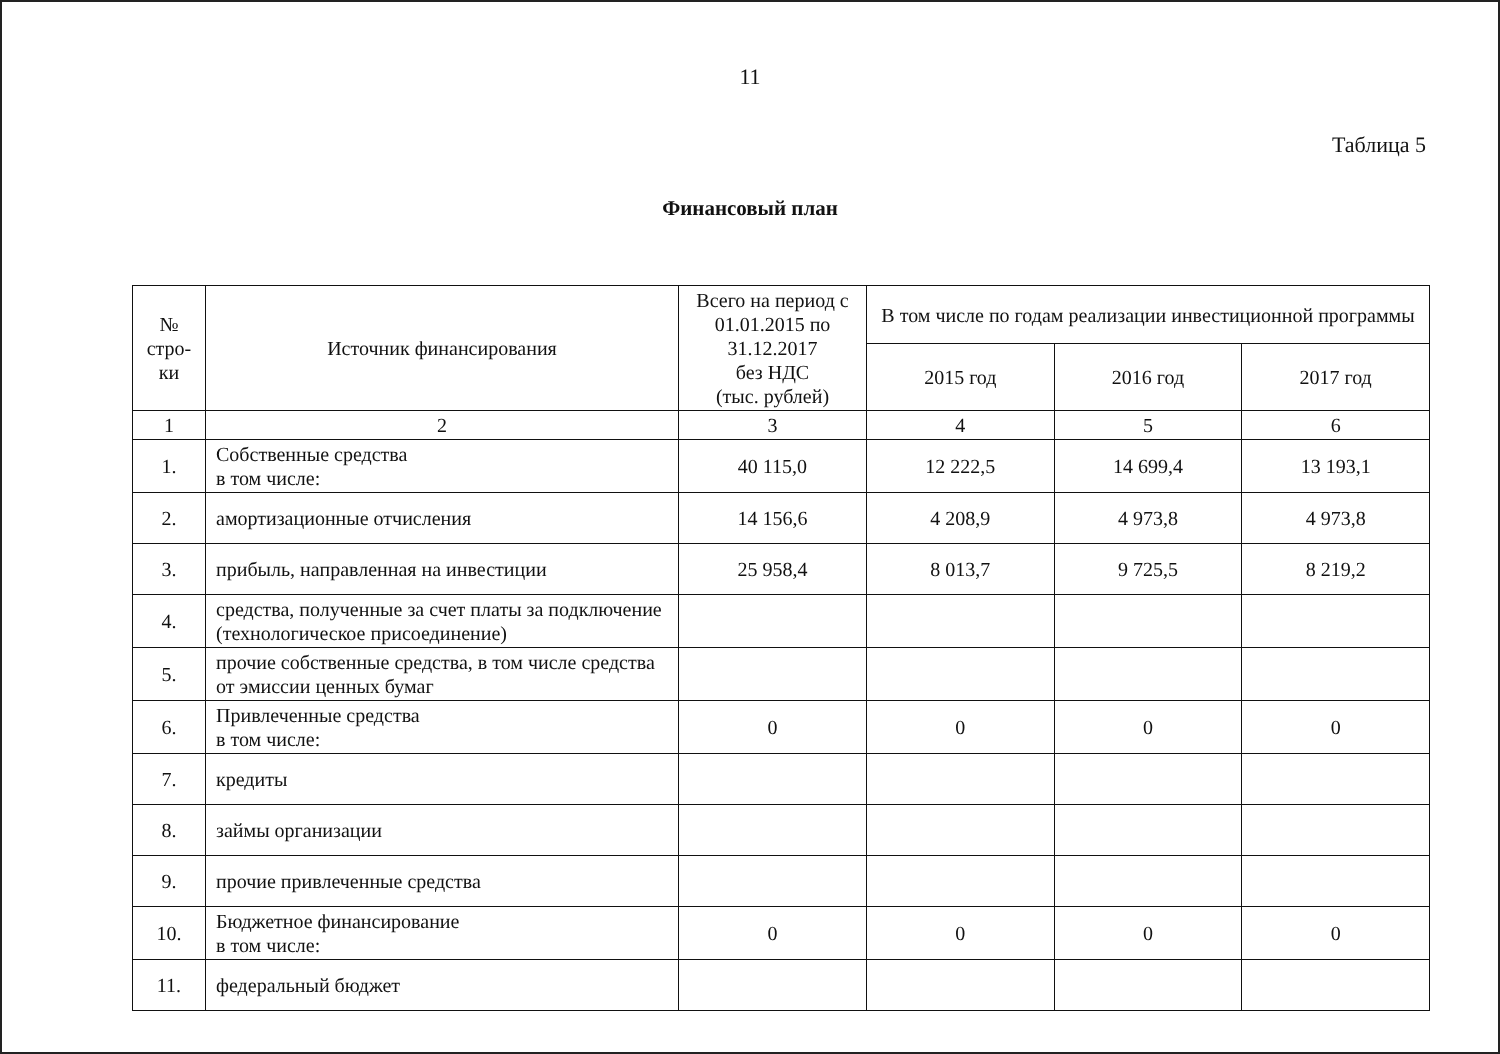11
Таблица 5
Финансовый план
| № стро- ки | Источник финансирования | Всего на период с 01.01.2015 по 31.12.2017 без НДС (тыс. рублей) | В том числе по годам реализации инвестиционной программы | | |
| --- | --- | --- | --- | --- | --- |
| | | | 2015 год | 2016 год | 2017 год |
| 1 | 2 | 3 | 4 | 5 | 6 |
| 1. | Собственные средства в том числе: | 40 115,0 | 12 222,5 | 14 699,4 | 13 193,1 |
| 2. | амортизационные отчисления | 14 156,6 | 4 208,9 | 4 973,8 | 4 973,8 |
| 3. | прибыль, направленная на инвестиции | 25 958,4 | 8 013,7 | 9 725,5 | 8 219,2 |
| 4. | средства, полученные за счет платы за подключение (технологическое присоединение) | | | | |
| 5. | прочие собственные средства, в том числе средства от эмиссии ценных бумаг | | | | |
| 6. | Привлеченные средства в том числе: | 0 | 0 | 0 | 0 |
| 7. | кредиты | | | | |
| 8. | займы организации | | | | |
| 9. | прочие привлеченные средства | | | | |
| 10. | Бюджетное финансирование в том числе: | 0 | 0 | 0 | 0 |
| 11. | федеральный бюджет | | | | |